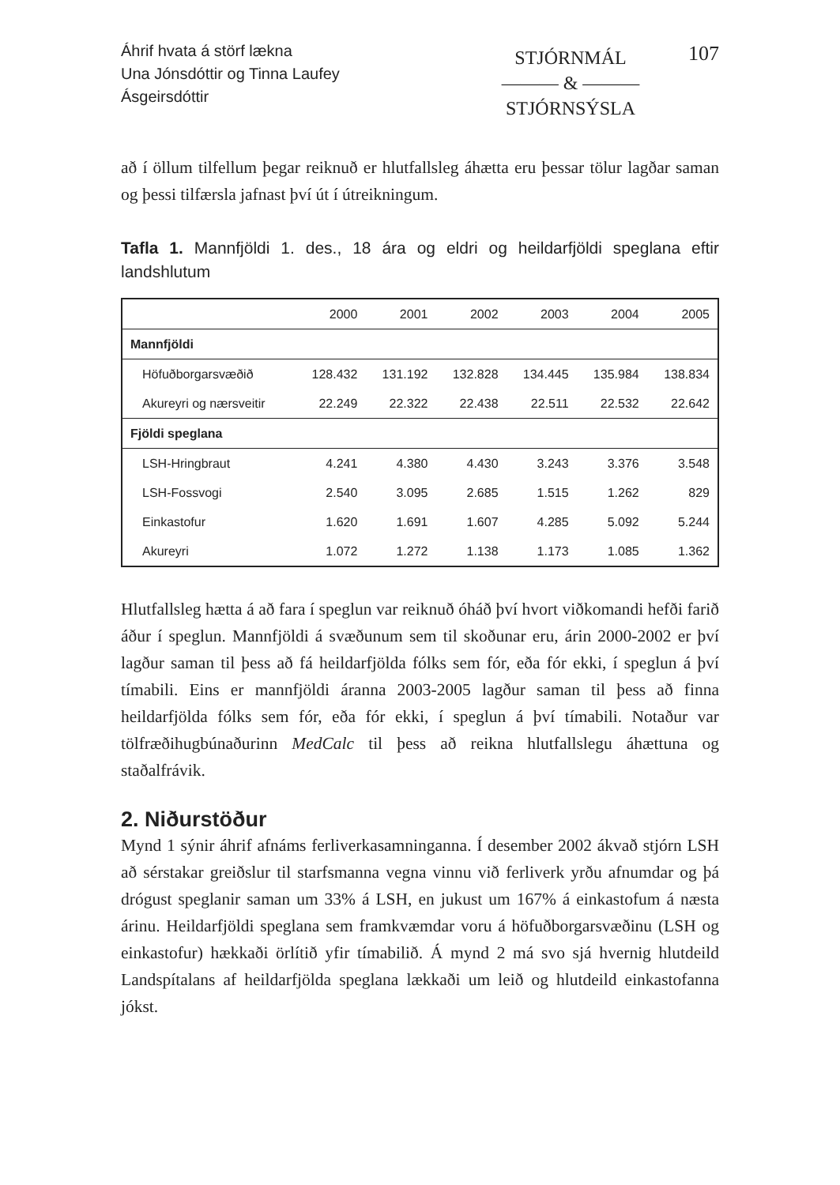Áhrif hvata á störf lækna
Una Jónsdóttir og Tinna Laufey Ásgeirsdóttir
STJÓRNMÁL
——— & ———
STJÓRNSÝSLA
107
að í öllum tilfellum þegar reiknuð er hlutfallsleg áhætta eru þessar tölur lagðar saman og þessi tilfærsla jafnast því út í útreikningum.
Tafla 1. Mannfjöldi 1. des., 18 ára og eldri og heildarfjöldi speglana eftir landshlutum
| | 2000 | 2001 | 2002 | 2003 | 2004 | 2005 |
| --- | --- | --- | --- | --- | --- | --- |
| Mannfjöldi | | | | | | |
| Höfuðborgarsvæðið | 128.432 | 131.192 | 132.828 | 134.445 | 135.984 | 138.834 |
| Akureyri og nærsveitir | 22.249 | 22.322 | 22.438 | 22.511 | 22.532 | 22.642 |
| Fjöldi speglana | | | | | | |
| LSH-Hringbraut | 4.241 | 4.380 | 4.430 | 3.243 | 3.376 | 3.548 |
| LSH-Fossvogi | 2.540 | 3.095 | 2.685 | 1.515 | 1.262 | 829 |
| Einkastofur | 1.620 | 1.691 | 1.607 | 4.285 | 5.092 | 5.244 |
| Akureyri | 1.072 | 1.272 | 1.138 | 1.173 | 1.085 | 1.362 |
Hlutfallsleg hætta á að fara í speglun var reiknuð óháð því hvort viðkomandi hefði farið áður í speglun. Mannfjöldi á svæðunum sem til skoðunar eru, árin 2000-2002 er því lagður saman til þess að fá heildarfjölda fólks sem fór, eða fór ekki, í speglun á því tímabili. Eins er mannfjöldi áranna 2003-2005 lagður saman til þess að finna heildarfjölda fólks sem fór, eða fór ekki, í speglun á því tímabili. Notaður var tölfræðihugbúnaðurinn MedCalc til þess að reikna hlutfallslegu áhættuna og staðalfrávik.
2. Niðurstöður
Mynd 1 sýnir áhrif afnáms ferliverkasamninganna. Í desember 2002 ákvað stjórn LSH að sérstakar greiðslur til starfsmanna vegna vinnu við ferliverk yrðu afnumdar og þá drógust speglanir saman um 33% á LSH, en jukust um 167% á einkastofum á næsta árinu. Heildarfjöldi speglana sem framkvæmdar voru á höfuðborgarsvæðinu (LSH og einkastofur) hækkaði örlítið yfir tímabilið. Á mynd 2 má svo sjá hvernig hlutdeild Landspítalans af heildarfjölda speglana lækkaði um leið og hlutdeild einkastofanna jókst.